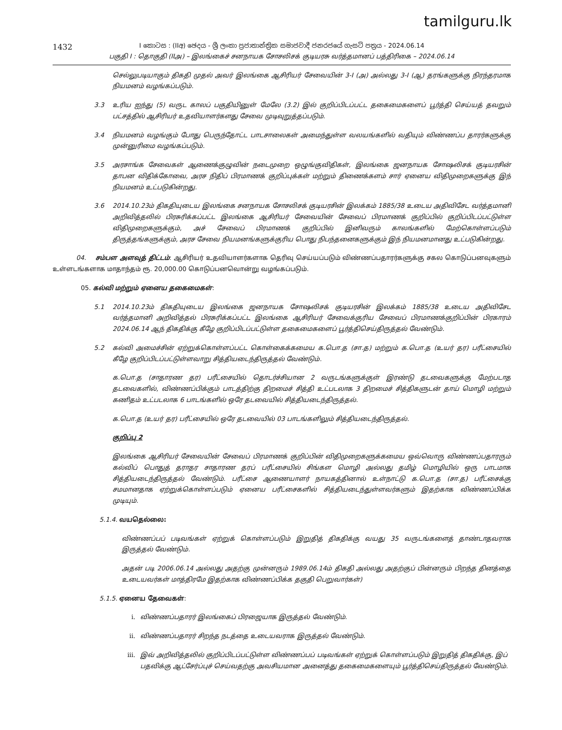tamilguru.lk
1432
I කොටස : (IIඅ) ඡෙදය - ශ්‍රී ලංකා ප්‍රජාතාන්ත්‍රික සමාජවාදී ජනරජයේ ගැසට් පත්‍රය - 2024.06.14
பகுதி I : தொகுதி (IIஅ) – இலங்கைச் சனநாயக சோசலிசக் குடியரசு வர்த்தமானப் பத்திரிகை – 2024.06.14
செல்லுபடியாகும் திகதி முதல் அவர் இலங்கை ஆசிரியர் சேவையின் 3-I (அ) அல்லது 3-I (ஆ) தரங்களுக்கு நிரந்தரமாக நியமனம் வழங்கப்படும்.
3.3 உரிய ஐந்து (5) வருட காலப் பகுதியினுள் மேலே (3.2) இல் குறிப்பிடப்பட்ட தகைமைகளைப் பூர்த்தி செய்யத் தவறும் பட்சத்தில் ஆசிரியர் உதவியாளர்களது சேவை முடிவுறுத்தப்படும்.
3.4 நியமனம் வழங்கும் போது பெருந்தோட்ட பாடசாலைகள் அமைந்துள்ள வலயங்களில் வதியும் விண்ணப்ப தாரர்களுக்கு முன்னுரிமை வழங்கப்படும்.
3.5 அரசாங்க சேவைகள் ஆணைக்குழுவின் நடைமுறை ஒழுங்குவிதிகள், இலங்கை ஜனநாயக சோஷலிசக் குடியரசின் தாபன விதிக்கோவை, அரச நிதிப் பிரமாணக் குறிப்புக்கள் மற்றும் திணைக்களம் சார் ஏனைய விதிமுறைகளுக்கு இந் நியமனம் உட்படுகின்றது.
3.6 2014.10.23ம் திகதியுடைய இலங்கை சனநாயக சோசலிசக் குடியரசின் இலக்கம் 1885/38 உடைய அதிவிசேட வர்த்தமானி அறிவித்தலில் பிரசுரிக்கப்பட்ட இலங்கை ஆசிரியர் சேவையின் சேவைப் பிரமாணக் குறிப்பில் குறிப்பிடப்பட்டுள்ள விதிமுறைகளுக்கும், அச் சேவைப் பிரமாணக் குறிப்பில் இனிவரும் காலங்களில் மேற்கொள்ளப்படும் திருத்தங்களுக்கும், அரச சேவை நியமனங்களுக்குரிய பொது நிபந்தனைகளுக்கும் இந் நியமனமானது உட்படுகின்றது.
04. சம்பள அளவுத் திட்டம்: ஆசிரியர் உதவியாளர்களாக தெரிவு செய்யப்படும் விண்ணப்பதாரர்களுக்கு சகல கொடுப்பனவுகளும் உள்ளடங்களாக மாதாந்தம் ரூ. 20,000.00 கொடுப்பனவொன்று வழங்கப்படும்.
05. கல்வி மற்றும் ஏனைய தகைமைகள்:
5.1 2014.10.23ம் திகதியுடைய இலங்கை ஜனநாயக சோஷலிசக் குடியரசின் இலக்கம் 1885/38 உடைய அதிவிசேட வர்த்தமானி அறிவித்தல் பிரசுரிக்கப்பட்ட இலங்கை ஆசிரியர் சேவைக்குரிய சேவைப் பிரமாணக்குறிப்பின் பிரகாரம் 2024.06.14 ஆந் திகதிக்கு கீழே குறிப்பிடப்பட்டுள்ள தகைமைகளைப் பூர்த்திசெய்திருத்தல் வேண்டும்.
5.2 கல்வி அமைச்சின் ஏற்றுக்கொள்ளப்பட்ட கொள்கைக்கமைய க.பொ.த (சா.த) மற்றும் க.பொ.த (உயர் தர) பரீட்சையில் கீழே குறிப்பிடப்பட்டுள்ளவாறு சித்தியடைந்திருத்தல் வேண்டும்.
க.பொ.த (சாதாரண தர) பரீட்சையில் தொடர்ச்சியான 2 வருடங்களுக்குள் இரண்டு தடவைகளுக்கு மேற்படாத தடவைகளில், விண்ணப்பிக்கும் பாடத்திற்கு திறமைச் சித்தி உட்படலாக 3 திறமைச் சித்திகளுடன் தாய் மொழி மற்றும் கணிதம் உட்படலாக 6 பாடங்களில் ஒரே தடவையில் சித்தியடைந்திருத்தல்.
க.பொ.த (உயர் தர) பரீட்சையில் ஒரே தடவையில் 03 பாடங்களிலும் சித்தியடைந்திருத்தல்.
குறிப்பு 2
இலங்கை ஆசிரியர் சேவையின் சேவைப் பிரமாணக் குறிப்பின் விதிமுறைகளுக்கமைய ஒவ்வொரு விண்ணப்பதாரரும் கல்விப் பொதுத் தராதர சாதாரண தரப் பரீட்சையில் சிங்கள மொழி அல்லது தமிழ் மொழியில் ஒரு பாடமாக சித்தியடைந்திருத்தல் வேண்டும். பரீட்சை ஆணையாளர் நாயகத்தினால் உள்நாட்டு க.பொ.த (சா.த) பரீட்சைக்கு சமமானதாக ஏற்றுக்கொள்ளப்படும் ஏனைய பரீட்சைகளில் சித்தியடைந்துள்ளவர்களும் இதற்காக விண்ணப்பிக்க முடியும்.
5.1.4. வயதெல்லை:
விண்ணப்பப் படிவங்கள் ஏற்றுக் கொள்ளப்படும் இறுதித் திகதிக்கு வயது 35 வருடங்களைத் தாண்டாதவராக இருத்தல் வேண்டும்.
அதன் படி 2006.06.14 அல்லது அதற்கு முன்னரும் 1989.06.14ம் திகதி அல்லது அதற்குப் பின்னரும் பிறந்த தினத்தை உடையவர்கள் மாத்திரமே இதற்காக விண்ணப்பிக்க தகுதி பெறுவார்கள்)
5.1.5. ஏனைய தேவைகள்:
i. விண்ணப்பதாரர் இலங்கைப் பிரஜையாக இருத்தல் வேண்டும்.
ii. விண்ணப்பதாரர் சிறந்த நடத்தை உடையவராக இருத்தல் வேண்டும்.
iii. இவ் அறிவித்தலில் குறிப்பிடப்பட்டுள்ள விண்ணப்பப் படிவங்கள் ஏற்றுக் கொள்ளப்படும் இறுதித் திகதிக்கு, இப் பதவிக்கு ஆட்சேர்ப்புச் செய்வதற்கு அவசியமான அனைத்து தகைமைகளையும் பூர்த்திசெய்திருத்தல் வேண்டும்.